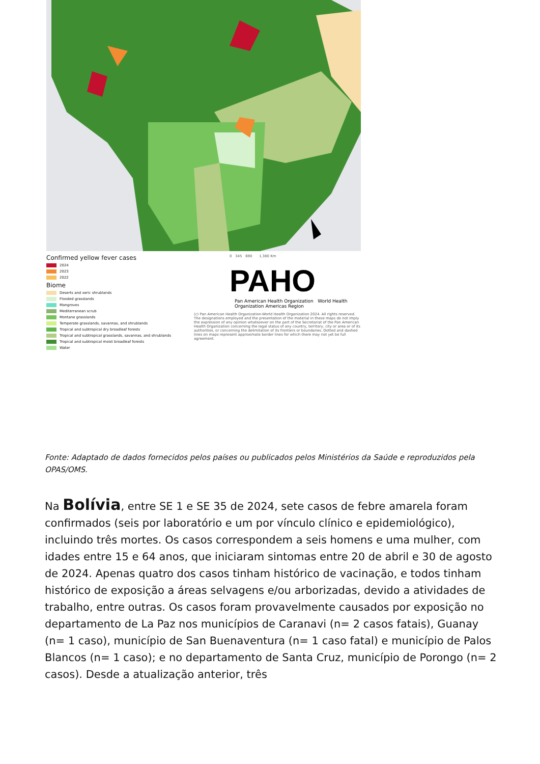Confirmed yellow fever cases
2024
2023
2022
Biome
Deserts and xeric shrublands
Flooded grasslands
Mangroves
Mediterranean scrub
Montane grasslands
Temperate grasslands, savannas, and shrublands
Tropical and subtropical dry broadleaf forests
Tropical and subtropical grasslands, savannas, and shrublands
Tropical and subtropical moist broadleaf forests
Water
0 345 690 1,380 Km
PAHO
Pan American Health Organization World Health Organization Americas Region
(c) Pan American Health Organization-World Health Organization 2024. All rights reserved. The designations employed and the presentation of the material in these maps do not imply the expression of any opinion whatsoever on the part of the Secretariat of the Pan American Health Organization concerning the legal status of any country, territory, city or area or of its authorities, or concerning the delimitation of its frontiers or boundaries. Dotted and dashed lines on maps represent approximate border lines for which there may not yet be full agreement.
Fonte: Adaptado de dados fornecidos pelos países ou publicados pelos Ministérios da Saúde e reproduzidos pela OPAS/OMS.
Na Bolívia, entre SE 1 e SE 35 de 2024, sete casos de febre amarela foram confirmados (seis por laboratório e um por vínculo clínico e epidemiológico), incluindo três mortes. Os casos correspondem a seis homens e uma mulher, com idades entre 15 e 64 anos, que iniciaram sintomas entre 20 de abril e 30 de agosto de 2024. Apenas quatro dos casos tinham histórico de vacinação, e todos tinham histórico de exposição a áreas selvagens e/ou arborizadas, devido a atividades de trabalho, entre outras. Os casos foram provavelmente causados por exposição no departamento de La Paz nos municípios de Caranavi (n= 2 casos fatais), Guanay (n= 1 caso), município de San Buenaventura (n= 1 caso fatal) e município de Palos Blancos (n= 1 caso); e no departamento de Santa Cruz, município de Porongo (n= 2 casos). Desde a atualização anterior, três